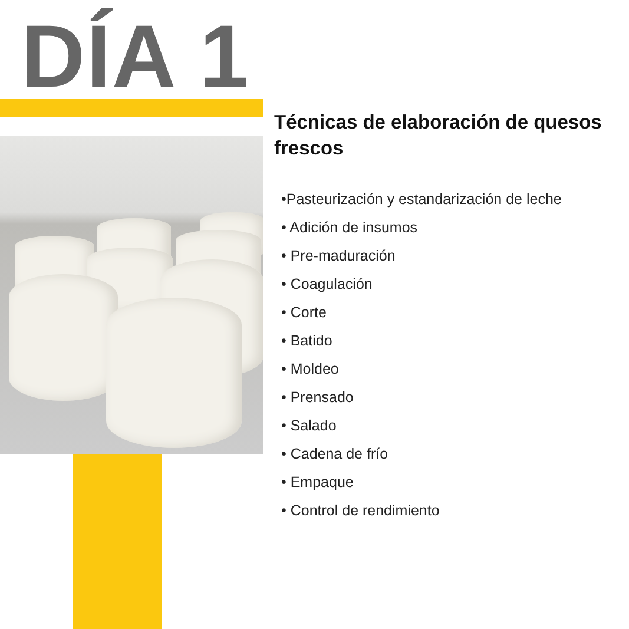DÍA 1
Técnicas de elaboración de quesos frescos
•Pasteurización y estandarización de leche
• Adición de insumos
• Pre-maduración
• Coagulación
• Corte
• Batido
• Moldeo
• Prensado
• Salado
• Cadena de frío
• Empaque
• Control de rendimiento